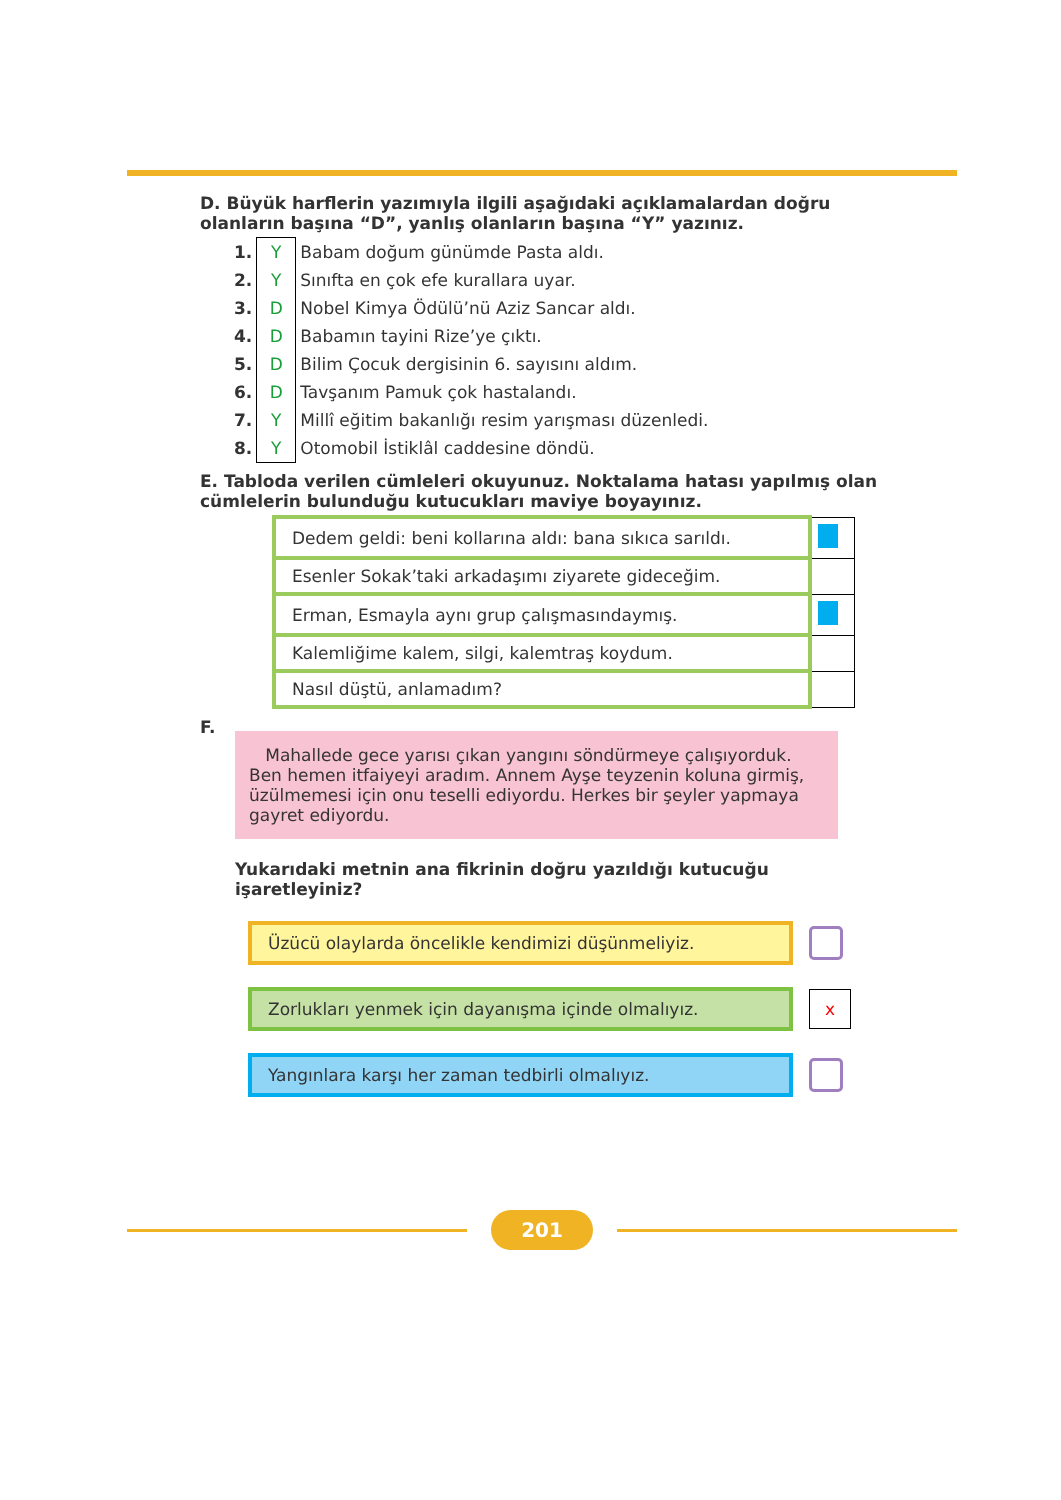D. Büyük harflerin yazımıyla ilgili aşağıdaki açıklamalardan doğru olanların başına “D”, yanlış olanların başına “Y” yazınız.
| 1. | Y | Babam doğum günümde Pasta aldı. |
| 2. | Y | Sınıfta en çok efe kurallara uyar. |
| 3. | D | Nobel Kimya Ödülü’nü Aziz Sancar aldı. |
| 4. | D | Babamın tayini Rize’ye çıktı. |
| 5. | D | Bilim Çocuk dergisinin 6. sayısını aldım. |
| 6. | D | Tavşanım Pamuk çok hastalandı. |
| 7. | Y | Millî eğitim bakanlığı resim yarışması düzenledi. |
| 8. | Y | Otomobil İstiklâl caddesine döndü. |
E. Tabloda verilen cümleleri okuyunuz. Noktalama hatası yapılmış olan cümlelerin bulunduğu kutucukları maviye boyayınız.
| Dedem geldi: beni kollarına aldı: bana sıkıca sarıldı. | |
| Esenler Sokak’taki arkadaşımı ziyarete gideceğim. | |
| Erman, Esmayla aynı grup çalışmasındaymış. | |
| Kalemliğime kalem, silgi, kalemtraş koydum. | |
| Nasıl düştü, anlamadım? | |
F.
Mahallede gece yarısı çıkan yangını söndürmeye çalışıyorduk. Ben hemen itfaiyeyi aradım. Annem Ayşe teyzenin koluna girmiş, üzülmemesi için onu teselli ediyordu. Herkes bir şeyler yapmaya gayret ediyordu.
Yukarıdaki metnin ana fikrinin doğru yazıldığı kutucuğu işaretleyiniz?
Üzücü olaylarda öncelikle kendimizi düşünmeliyiz.
Zorlukları yenmek için dayanışma içinde olmalıyız.
x
Yangınlara karşı her zaman tedbirli olmalıyız.
201